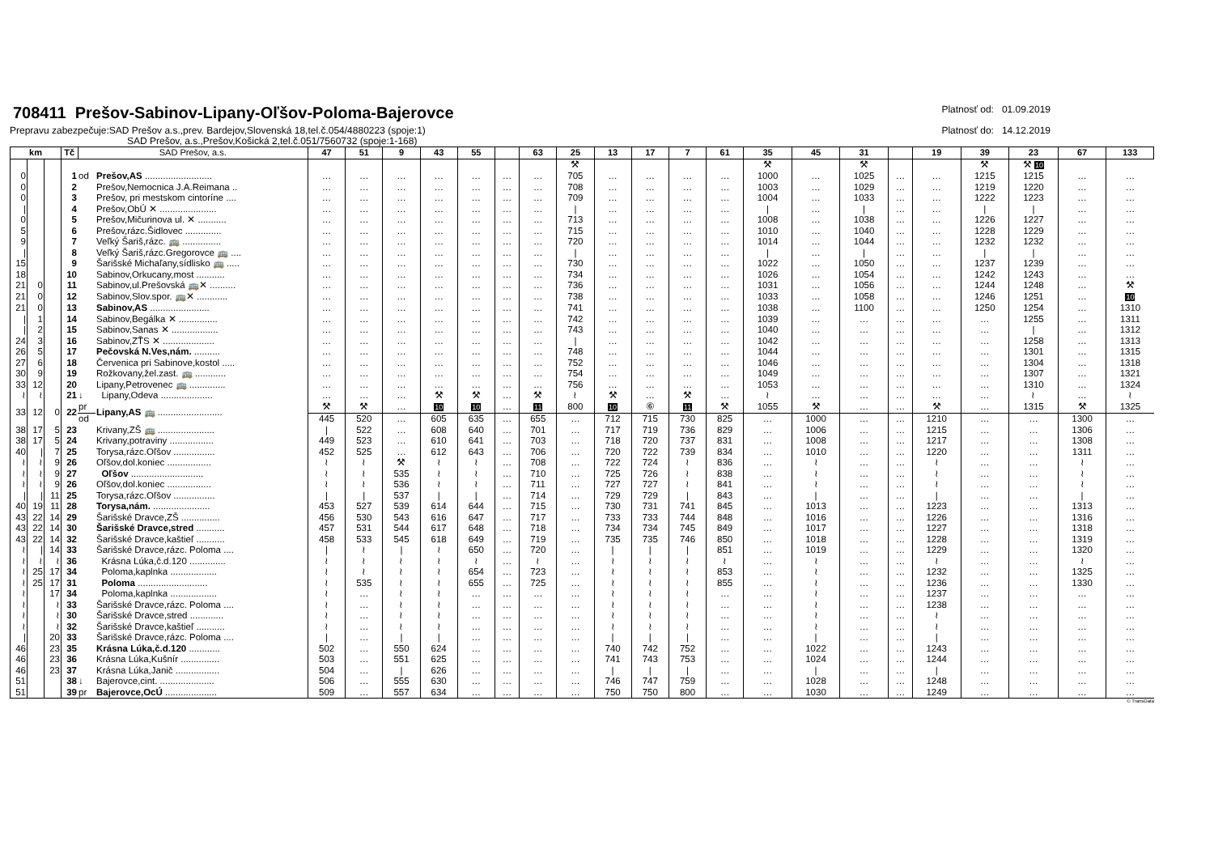708411 Prešov-Sabinov-Lipany-Oľšov-Poloma-Bajerovce
Prepravu zabezpečuje:SAD Prešov a.s.,prev. Bardejov,Slovenská 18,tel.č.054/4880223 (spoje:1)
SAD Prešov, a.s.,Prešov,Košická 2,tel.č.051/7560732 (spoje:1-168)
Platnosť od: 01.09.2019
Platnosť do: 14.12.2019
| km | | | Tč | SAD Prešov, a.s. | | 47 | 51 | 9 | 43 | 55 | | 63 | 25 | 13 | 17 | 7 | 61 | 35 | 45 | 31 | | 19 | 39 | 23 | 67 | 133 |
| --- | --- | --- | --- | --- | --- | --- | --- | --- | --- | --- | --- | --- | --- | --- | --- | --- | --- | --- | --- | --- | --- | --- | --- | --- | --- | --- |
| | | | | | | | | | | | | | ⚒ | | | | | ⚒ | | ⚒ | | | ⚒ | ⚒ 10 | | |
| 0 | | | 1 | od | Prešov,AS .......................... | … | … | … | … | … | … | … | 705 | … | … | … | … | 1000 | … | 1025 | … | … | 1215 | 1215 | … | … |
| 0 | | | 2 | | Prešov,Nemocnica J.A.Reimana .. | … | … | … | … | … | … | … | 708 | … | … | … | … | 1003 | … | 1029 | … | … | 1219 | 1220 | … | … |
| 0 | | | 3 | | Prešov, pri mestskom cintoríne .... | … | … | … | … | … | … | … | 709 | … | … | … | … | 1004 | … | 1033 | … | … | 1222 | 1223 | … | … |
| / | | | 4 | | Prešov,ObÚ ✕ ...................... | … | … | … | … | … | … | … | / | … | … | … | … | / | … | / | … | … | / | / | … | … |
| 0 | | | 5 | | Prešov,Mičurinova ul. ✕ ........... | … | … | … | … | … | … | … | 713 | … | … | … | … | 1008 | … | 1038 | … | … | 1226 | 1227 | … | … |
| 5 | | | 6 | | Prešov,rázc.Šidlovec .............. | … | … | … | … | … | … | … | 715 | … | … | … | … | 1010 | … | 1040 | … | … | 1228 | 1229 | … | … |
| 9 | | | 7 | | Veľký Šariš,rázc. 🚌 ............... | … | … | … | … | … | … | … | 720 | … | … | … | … | 1014 | … | 1044 | … | … | 1232 | 1232 | … | … |
| / | | | 8 | | Veľký Šariš,rázc.Gregorovce 🚌 .... | … | … | … | … | … | … | … | / | … | … | … | … | / | … | / | … | … | / | / | … | … |
| 15 | | | 9 | | Šarišské Michaľany,sídlisko 🚌 ..... | … | … | … | … | … | … | … | 730 | … | … | … | … | 1022 | … | 1050 | … | … | 1237 | 1239 | … | … |
| 18 | | | 10 | | Sabinov,Orkucany,most ........... | … | … | … | … | … | … | … | 734 | … | … | … | … | 1026 | … | 1054 | … | … | 1242 | 1243 | … | … |
| 21 | 0 | | 11 | | Sabinov,ul.Prešovská 🚌✕ .......... | … | … | … | … | … | … | … | 736 | … | … | … | … | 1031 | … | 1056 | … | … | 1244 | 1248 | … | ⚒ |
| 21 | 0 | | 12 | | Sabinov,Slov.spor. 🚌✕ ............ | … | … | … | … | … | … | … | 738 | … | … | … | … | 1033 | … | 1058 | … | … | 1246 | 1251 | … | 10 |
| 21 | 0 | | 13 | | Sabinov,AS ....................... | … | … | … | … | … | … | … | 741 | … | … | … | … | 1038 | … | 1100 | … | … | 1250 | 1254 | … | 1310 |
| / | 1 | | 14 | | Sabinov,Begálka ✕ ............... | … | … | … | … | … | … | … | 742 | … | … | … | … | 1039 | … | … | … | … | … | 1255 | … | 1311 |
| / | 2 | | 15 | | Sabinov,Sanas ✕ .................. | … | … | … | … | … | … | … | 743 | … | … | … | … | 1040 | … | … | … | … | … | / | … | 1312 |
| 24 | 3 | | 16 | | Sabinov,ZŤS ✕ .................... | … | … | … | … | … | … | … | / | … | … | … | … | 1042 | … | … | … | … | … | 1258 | … | 1313 |
| 26 | 5 | | 17 | | Pečovská N.Ves,nám. .......... | … | … | … | … | … | … | … | 748 | … | … | … | … | 1044 | … | … | … | … | … | 1301 | … | 1315 |
| 27 | 6 | | 18 | | Červenica pri Sabinove,kostol ..... | … | … | … | … | … | … | … | 752 | … | … | … | … | 1046 | … | … | … | … | … | 1304 | … | 1318 |
| 30 | 9 | | 19 | | Rožkovany,žel.zast. 🚌 ............ | … | … | … | … | … | … | … | 754 | … | … | … | … | 1049 | … | … | … | … | … | 1307 | … | 1321 |
| 33 | 12 | | 20 | | Lipany,Petrovenec 🚌 .............. | … | … | … | … | … | … | … | 756 | … | … | … | … | 1053 | … | … | … | … | … | 1310 | … | 1324 |
| ≀ | ≀ | | 21 | ↓ | Lipany,Odeva .................... | … | … | … | ⚒ | ⚒ | … | ⚒ | ≀ | ⚒ | … | ⚒ | … | ≀ | … | … | … | … | … | ≀ | … | ≀ |
| 33 | 12 | 0 | 22 | pr | Lipany,AS 🚌 ......................... | ⚒ | ⚒ | … | 10 | 10 | … | 11 | 800 | 10 | ⑥ | 11 | ⚒ | 1055 | ⚒ | … | … | ⚒ | … | 1315 | ⚒ | 1325 |
| | | | | od | | 445 | 520 | … | 605 | 635 | … | 655 | … | 712 | 715 | 730 | 825 | … | 1000 | … | … | 1210 | … | … | 1300 | … |
| 38 | 17 | 5 | 23 | | Krivany,ZŠ 🚌 ...................... | / | 522 | … | 608 | 640 | … | 701 | … | 717 | 719 | 736 | 829 | … | 1006 | … | … | 1215 | … | … | 1306 | … |
| 38 | 17 | 5 | 24 | | Krivany,potraviny ................. | 449 | 523 | … | 610 | 641 | … | 703 | … | 718 | 720 | 737 | 831 | … | 1008 | … | … | 1217 | … | … | 1308 | … |
| 40 | / | 7 | 25 | | Torysa,rázc.Oľšov ................ | 452 | 525 | … | 612 | 643 | … | 706 | … | 720 | 722 | 739 | 834 | … | 1010 | … | … | 1220 | … | … | 1311 | … |
| ≀ | ≀ | 9 | 26 | | Oľšov,dol.koniec ................. | ≀ | ≀ | ⚒ | ≀ | ≀ | … | 708 | … | 722 | 724 | ≀ | 836 | … | ≀ | … | … | ≀ | … | … | ≀ | … |
| ≀ | ≀ | 9 | 27 | | Oľšov ............................ | ≀ | ≀ | 535 | ≀ | ≀ | … | 710 | … | 725 | 726 | ≀ | 838 | … | ≀ | … | … | ≀ | … | … | ≀ | … |
| ≀ | ≀ | 9 | 26 | | Oľšov,dol.koniec ................. | ≀ | ≀ | 536 | ≀ | ≀ | … | 711 | … | 727 | 727 | ≀ | 841 | … | ≀ | … | … | ≀ | … | … | ≀ | … |
| / | / | 11 | 25 | | Torysa,rázc.Oľšov ................ | / | / | 537 | / | / | … | 714 | … | 729 | 729 | / | 843 | … | / | … | … | / | … | … | / | … |
| 40 | 19 | 11 | 28 | | Torysa,nám. ...................... | 453 | 527 | 539 | 614 | 644 | … | 715 | … | 730 | 731 | 741 | 845 | … | 1013 | … | … | 1223 | … | … | 1313 | … |
| 43 | 22 | 14 | 29 | | Šarišské Dravce,ZŠ ............... | 456 | 530 | 543 | 616 | 647 | … | 717 | … | 733 | 733 | 744 | 848 | … | 1016 | … | … | 1226 | … | … | 1316 | … |
| 43 | 22 | 14 | 30 | | Šarišské Dravce,stred ........... | 457 | 531 | 544 | 617 | 648 | … | 718 | … | 734 | 734 | 745 | 849 | … | 1017 | … | … | 1227 | … | … | 1318 | … |
| 43 | 22 | 14 | 32 | | Šarišské Dravce,kaštieľ ........... | 458 | 533 | 545 | 618 | 649 | … | 719 | … | 735 | 735 | 746 | 850 | … | 1018 | … | … | 1228 | … | … | 1319 | … |
| ≀ | / | 14 | 33 | | Šarišské Dravce,rázc. Poloma .... | / | ≀ | / | ≀ | 650 | … | 720 | … | / | / | / | 851 | … | 1019 | … | … | 1229 | … | … | 1320 | … |
| ≀ | ≀ | ≀ | 36 | | Krásna Lúka,č.d.120 .............. | ≀ | ≀ | ≀ | ≀ | ≀ | … | ≀ | … | ≀ | ≀ | ≀ | ≀ | … | ≀ | … | … | ≀ | … | … | ≀ | … |
| ≀ | 25 | 17 | 34 | | Poloma,kaplnka .................. | ≀ | ≀ | ≀ | ≀ | 654 | … | 723 | … | ≀ | ≀ | ≀ | 853 | … | ≀ | … | … | 1232 | … | … | 1325 | … |
| ≀ | 25 | 17 | 31 | | Poloma ........................... | ≀ | 535 | ≀ | ≀ | 655 | … | 725 | … | ≀ | ≀ | ≀ | 855 | … | ≀ | … | … | 1236 | … | … | 1330 | … |
| ≀ | | 17 | 34 | | Poloma,kaplnka .................. | ≀ | … | ≀ | ≀ | … | … | … | … | ≀ | ≀ | ≀ | … | … | ≀ | … | … | 1237 | … | … | … | … |
| ≀ | | ≀ | 33 | | Šarišské Dravce,rázc. Poloma .... | ≀ | … | ≀ | ≀ | … | … | … | … | ≀ | ≀ | ≀ | … | … | ≀ | … | … | 1238 | … | … | … | … |
| ≀ | | ≀ | 30 | | Šarišské Dravce,stred ............. | ≀ | … | ≀ | ≀ | … | … | … | … | ≀ | ≀ | ≀ | … | … | ≀ | … | … | ≀ | … | … | … | … |
| ≀ | | ≀ | 32 | | Šarišské Dravce,kaštieľ ........... | ≀ | … | ≀ | ≀ | … | … | … | … | ≀ | ≀ | ≀ | … | … | ≀ | … | … | ≀ | … | … | … | … |
| / | | 20 | 33 | | Šarišské Dravce,rázc. Poloma .... | / | … | / | / | … | … | … | … | / | / | / | … | … | / | … | … | / | … | … | … | … |
| 46 | | 23 | 35 | | Krásna Lúka,č.d.120 ............ | 502 | … | 550 | 624 | … | … | … | … | 740 | 742 | 752 | … | … | 1022 | … | … | 1243 | … | … | … | … |
| 46 | | 23 | 36 | | Krásna Lúka,Kušnír ............... | 503 | … | 551 | 625 | … | … | … | … | 741 | 743 | 753 | … | … | 1024 | … | … | 1244 | … | … | … | … |
| 46 | | 23 | 37 | | Krásna Lúka,Janič ................. | 504 | … | / | 626 | … | … | … | … | / | / | / | … | … | / | … | … | / | … | … | … | … |
| 51 | | | 38 | ↓ | Bajerovce,cint. ..................... | 506 | … | 555 | 630 | … | … | … | … | 746 | 747 | 759 | … | … | 1028 | … | … | 1248 | … | … | … | … |
| 51 | | | 39 | pr | Bajerovce,OcÚ .................... | 509 | … | 557 | 634 | … | … | … | … | 750 | 750 | 800 | … | … | 1030 | … | … | 1249 | … | … | … | … |
© TransData